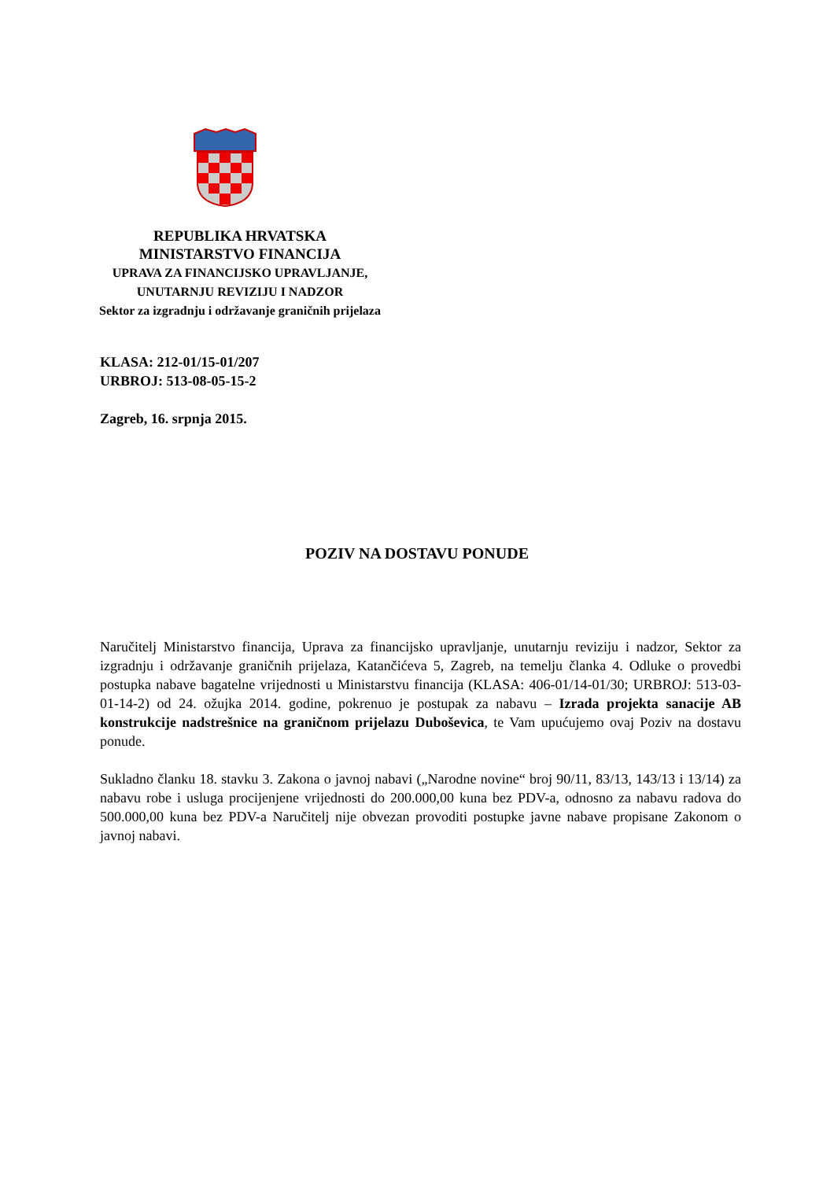REPUBLIKA HRVATSKA
MINISTARSTVO FINANCIJA
UPRAVA ZA FINANCIJSKO UPRAVLJANJE,
UNUTARNJU REVIZIJU I NADZOR
Sektor za izgradnju i održavanje graničnih prijelaza
KLASA: 212-01/15-01/207
URBROJ: 513-08-05-15-2
Zagreb, 16. srpnja 2015.
POZIV NA DOSTAVU PONUDE
Naručitelj Ministarstvo financija, Uprava za financijsko upravljanje, unutarnju reviziju i nadzor, Sektor za izgradnju i održavanje graničnih prijelaza, Katančićeva 5, Zagreb, na temelju članka 4. Odluke o provedbi postupka nabave bagatelne vrijednosti u Ministarstvu financija (KLASA: 406-01/14-01/30; URBROJ: 513-03-01-14-2) od 24. ožujka 2014. godine, pokrenuo je postupak za nabavu – Izrada projekta sanacije AB konstrukcije nadstrešnice na graničnom prijelazu Duboševica, te Vam upućujemo ovaj Poziv na dostavu ponude.
Sukladno članku 18. stavku 3. Zakona o javnoj nabavi („Narodne novine“ broj 90/11, 83/13, 143/13 i 13/14) za nabavu robe i usluga procijenjene vrijednosti do 200.000,00 kuna bez PDV-a, odnosno za nabavu radova do 500.000,00 kuna bez PDV-a Naručitelj nije obvezan provoditi postupke javne nabave propisane Zakonom o javnoj nabavi.